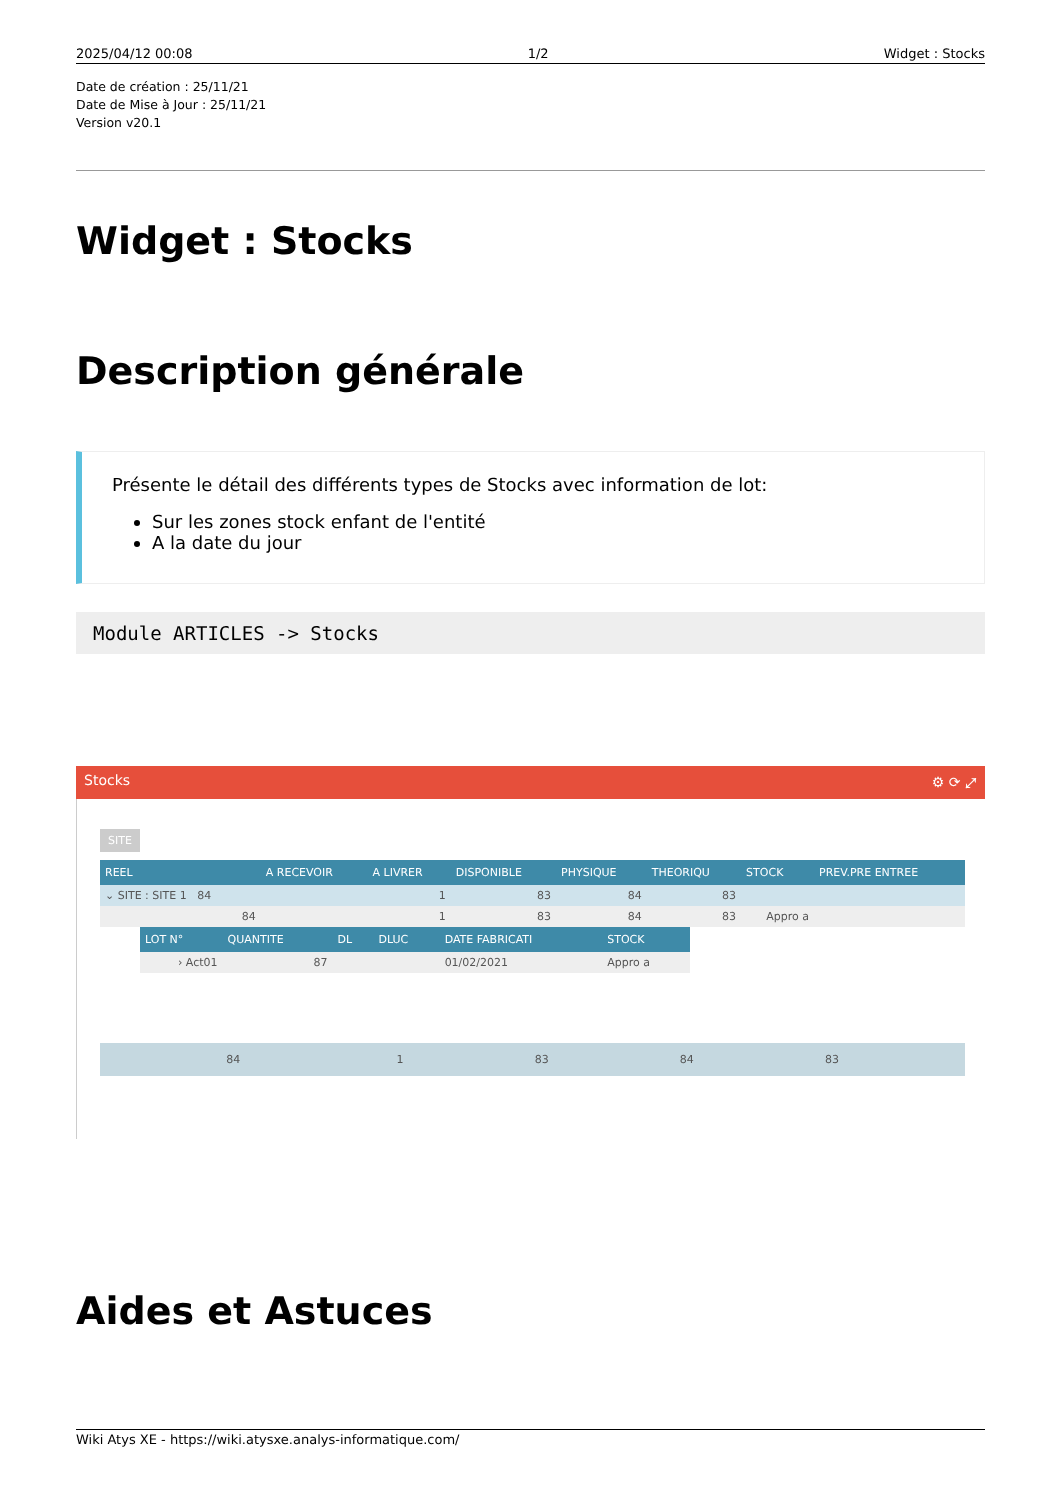2025/04/12 00:08 1/2 Widget : Stocks
Date de création : 25/11/21
Date de Mise à Jour : 25/11/21
Version v20.1
Widget : Stocks
Description générale
Présente le détail des différents types de Stocks avec information de lot:
Sur les zones stock enfant de l'entité
A la date du jour
Module ARTICLES -> Stocks
Stocks ⚙ ⟳ ⤢
SITE
| REEL | A RECEVOIR | A LIVRER | DISPONIBLE | PHYSIQUE | THEORIQU | STOCK | PREV.PRE ENTREE |
| --- | --- | --- | --- | --- | --- | --- | --- |
| ⌄ SITE : SITE 1 84 | | 1 | 83 | 84 | 83 | | |
| 84 | | 1 | 83 | 84 | 83 | Appro a | |
| LOT N° | QUANTITE | DL | DLUC | DATE FABRICATI | STOCK |
| --- | --- | --- | --- | --- | --- |
| › Act01 | 87 | | | 01/02/2021 | Appro a |
| 84 | | 1 | 83 | 84 | 83 | | |
Aides et Astuces
Wiki Atys XE - https://wiki.atysxe.analys-informatique.com/